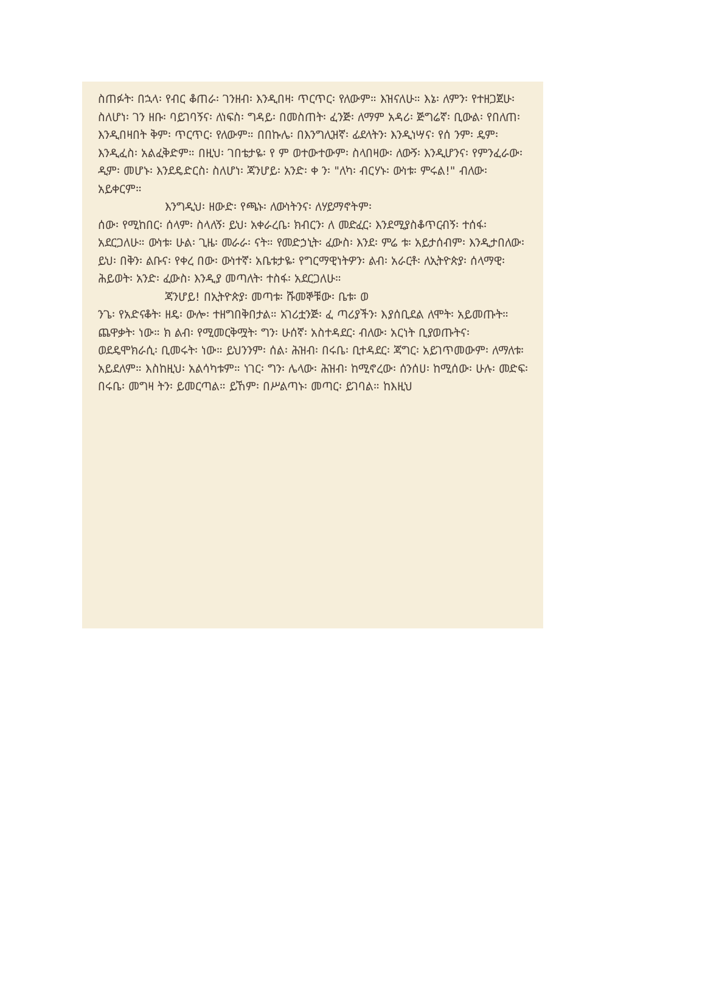ስጠፉት፡ በኋላ፡ የብር ቆጠራ፡ ገንዘብ፡ እንዲበዛ፡ ጥርጥር፡ የለውም። እዝናለሁ። እኔ፡ ለምን፡ የተዘጋጀሁ፡ ስለሆነ፡ ገን ዘቡ፡ ባይገባኝና፡ ለነፍስ፡ ግዳይ፡ በመስጠት፡ ፈንጅ፡ ለማም አዳሪ፡ ጅግሬኛ፡ ቢውል፡ የበለጠ፡ እንዲበዛበት ቅም፡ ጥርጥር፡ የለውም። በበኩሌ፡ በእንግሊዝኛ፡ ፊደላትን፡ እንዲነሣና፡ የሰ ንም፡ ዴም፡ እንዲፈስ፡ አልፈቅድም። በዚህ፡ ገበቴታዬ፡ የ ም ወተውተውም፡ ስላበዛው፡ ለውኝ፡ እንዲሆንና፡ የምንፈራው፡ ዲም፡ መሆኑ፡ እንደዴድርስ፡ ስለሆነ፡ ጃንሆይ፡ አንድ፡ ቀ ን፡ "ለካ፡ ብርሃኑ፡ ውነቱ፡ ምሩል!" ብለው፡ አይቀርም።
እንግዲህ፡ ዘውድ፡ የጫኑ፡ ለውነትንና፡ ለሃይማኖትም፡
ሰው፡ የሚከበር፡ ሰላም፡ ስላለኝ፡ ይህ፡ አቀራረቤ፡ ክብርን፡ ለ መድፈር፡ እንደሚያስቆጥርብኝ፡ ተሰፋ፡ አደርጋለሁ። ውነቱ፡ ሁል፡ ጊዜ፡ መራራ፡ ናት። የመድኃኒት፡ ፈውስ፡ እንደ፡ ምሬ ቱ፡ አይታሰብም፡ እንዲታበለው፡ ይህ፡ በቅን፡ ልቡና፡ የቀረ በው፡ ውነተኛ፡ አቤቱታዬ፡ የግርማዊነትዎን፡ ልብ፡ አራርቶ፡ ለኢትዮጵያ፡ ሰላማዊ፡ ሕይወት፡ አንድ፡ ፈውስ፡ እንዲያ መጣለት፡ ተስፋ፡ አደርጋለሁ።
ጃንሆይ! በኢትዮጵያ፡ መጣቱ፡ ሹመኞቹው፡ ቤቱ፡ ወ
ንጌ፡ የአድናቆት፡ ዘዴ፡ ውሎ፡ ተዘግበቅበታል። አገሪቷንጅ፡ ፈ ጣሪያችን፡ እያሰቢደል ለሞት፡ አይመጡት። ጨዋቃት፡ ነው። ክ ልብ፡ የሚመርቅሟት፡ ግን፡ ሁሰኛ፡ አስተዳደር፡ ብለው፡ አርነት ቢያወጡትና፡ ወደዴሞክራሲ፡ ቢመሩት፡ ነው። ይህንንም፡ ሰል፡ ሕዝብ፡ በሩቤ፡ ቢተዳደር፡ ጃግር፡ አይገጥመውም፡ ለማለቱ፡ አይደለም። እስከዚህ፡ አልሳካቱም። ነገር፡ ግን፡ ሌላው፡ ሕዝብ፡ ከሚኖረው፡ ሰንሰሀ፡ ከሚሰው፡ ሁሉ፡ መድፍ፡ በሩቤ፡ መግዛ ትን፡ ይመርጣል። ይኸም፡ በሥልጣኑ፡ መጣር፡ ይገባል። ከእዚህ